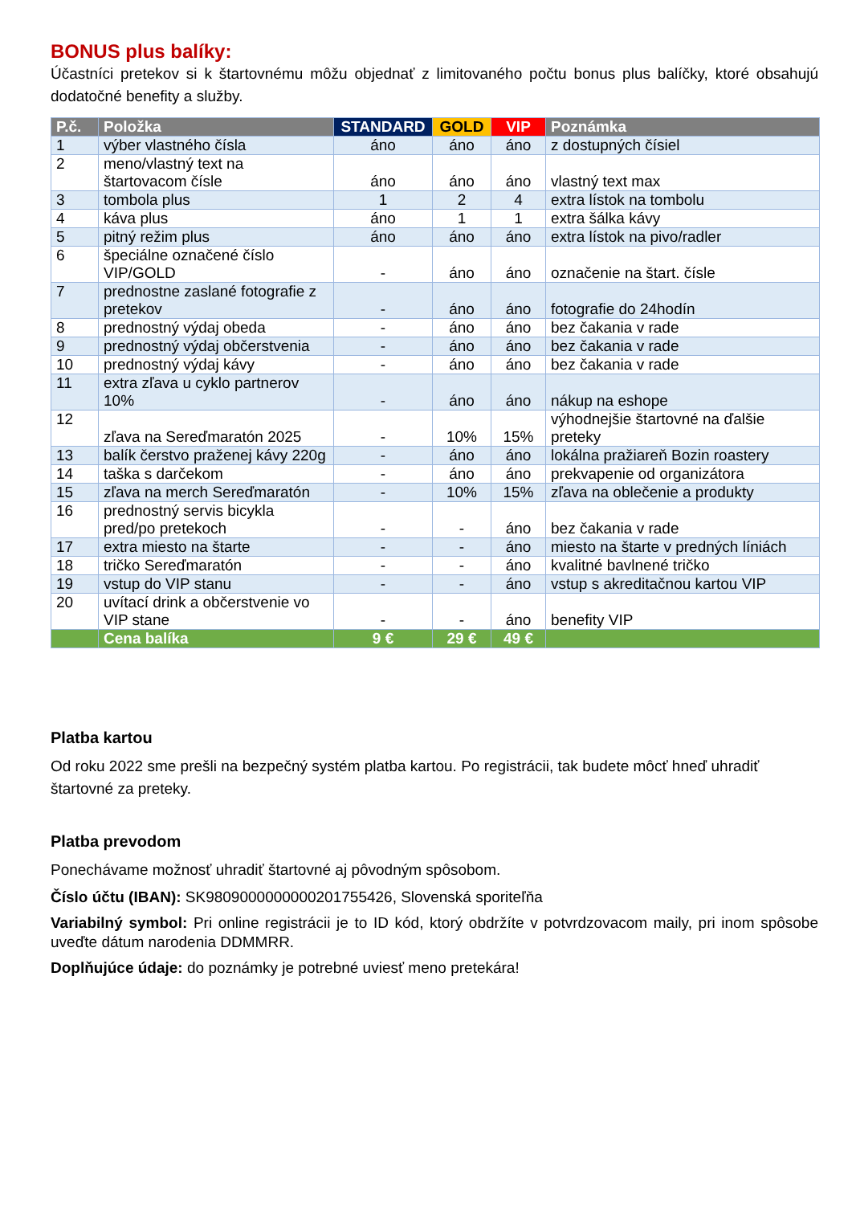BONUS plus balíky:
Účastníci pretekov si k štartovnému môžu objednať z limitovaného počtu bonus plus balíčky, ktoré obsahujú dodatočné benefity a služby.
| P.č. | Položka | STANDARD | GOLD | VIP | Poznámka |
| --- | --- | --- | --- | --- | --- |
| 1 | výber vlastného čísla | áno | áno | áno | z dostupných čísiel |
| 2 | meno/vlastný text na štartovacom čísle | áno | áno | áno | vlastný text max |
| 3 | tombola plus | 1 | 2 | 4 | extra lístok na tombolu |
| 4 | káva plus | áno | 1 | 1 | extra šálka kávy |
| 5 | pitný režim plus | áno | áno | áno | extra lístok na pivo/radler |
| 6 | špeciálne označené číslo VIP/GOLD | - | áno | áno | označenie na štart. čísle |
| 7 | prednostne zaslané fotografie z pretekov | - | áno | áno | fotografie do 24hodín |
| 8 | prednostný výdaj obeda | - | áno | áno | bez čakania v rade |
| 9 | prednostný výdaj občerstvenia | - | áno | áno | bez čakania v rade |
| 10 | prednostný výdaj kávy | - | áno | áno | bez čakania v rade |
| 11 | extra zľava u cyklo partnerov 10% | - | áno | áno | nákup na eshope |
| 12 | zľava na Sereďmaratón 2025 | - | 10% | 15% | výhodnejšie štartovné na ďalšie preteky |
| 13 | balík čerstvo praženej kávy 220g | - | áno | áno | lokálna pražiareň Bozin roastery |
| 14 | taška s darčekom | - | áno | áno | prekvapenie od organizátora |
| 15 | zľava na merch Sereďmaratón | - | 10% | 15% | zľava na oblečenie a produkty |
| 16 | prednostný servis bicykla pred/po pretekoch | - | - | áno | bez čakania v rade |
| 17 | extra miesto na štarte | - | - | áno | miesto na štarte v predných líniách |
| 18 | tričko Sereďmaratón | - | - | áno | kvalitné bavlnené tričko |
| 19 | vstup do VIP stanu | - | - | áno | vstup s akreditačnou kartou VIP |
| 20 | uvítací drink a občerstvenie vo VIP stane | - | - | áno | benefity VIP |
| | Cena balíka | 9 € | 29 € | 49 € | |
Platba kartou
Od roku 2022 sme prešli na bezpečný systém platba kartou. Po registrácii, tak budete môcť hneď uhradiť štartovné za preteky.
Platba prevodom
Ponechávame možnosť uhradiť štartovné aj pôvodným spôsobom.
Číslo účtu (IBAN): SK9809000000000201755426, Slovenská sporiteľňa
Variabilný symbol: Pri online registrácii je to ID kód, ktorý obdržíte v potvrdzovacom maily, pri inom spôsobe uveďte dátum narodenia DDMMRR.
Doplňujúce údaje: do poznámky je potrebné uviesť meno pretekára!